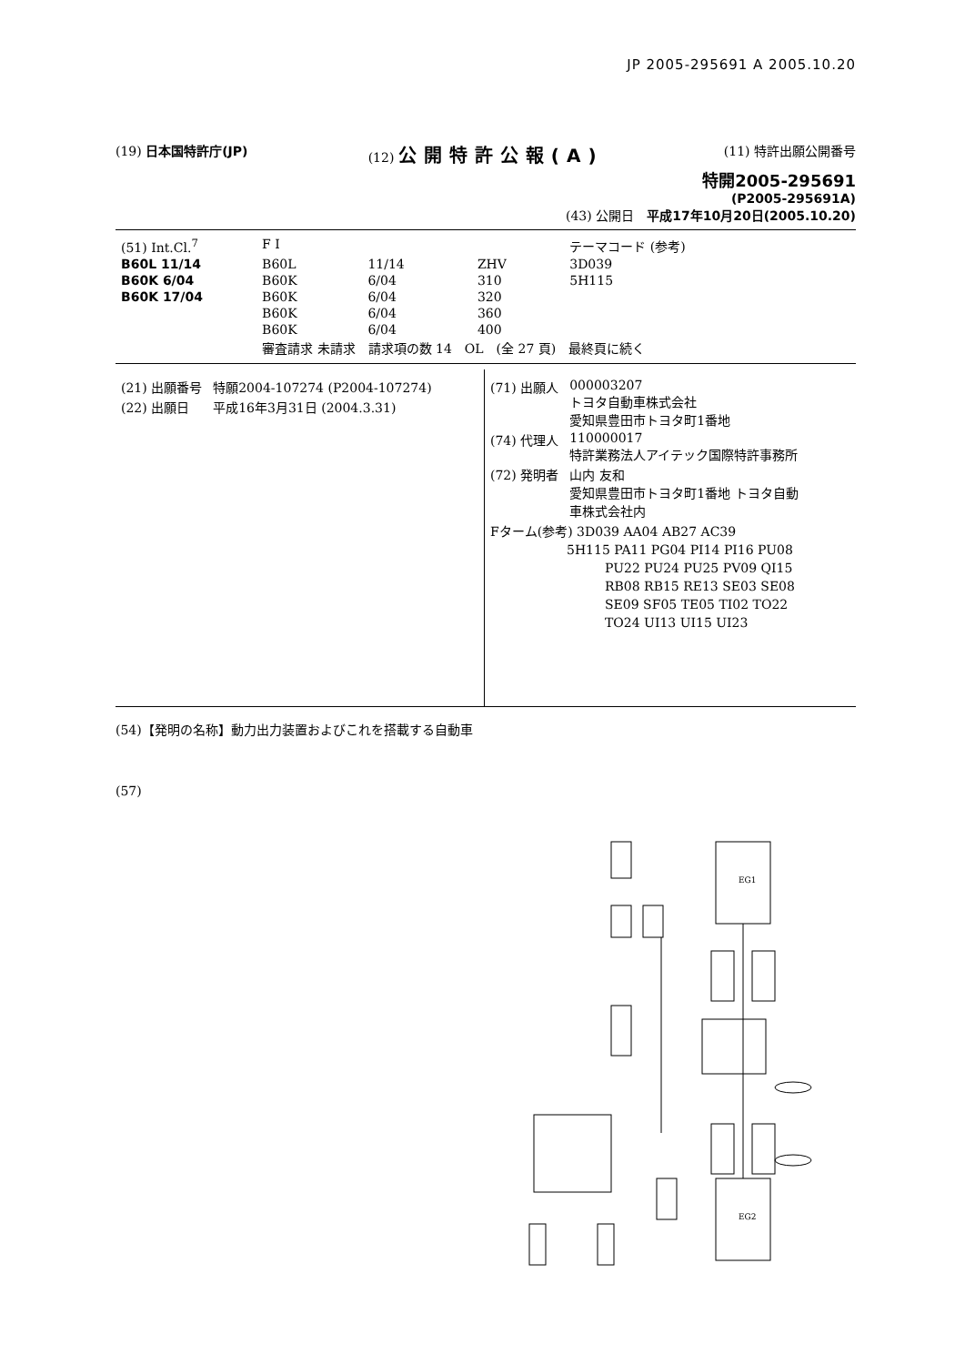JP 2005-295691 A 2005.10.20
(19) 日本国特許庁(JP) (12) 公開特許公報(A)
(11) 特許出願公開番号
特開2005-295691
(P2005-295691A)
(43) 公開日　平成17年10月20日(2005.10.20)
| (51) Int.Cl.<sup>7</sup> | F I | | | テーマコード (参考) |
| B60L 11/14 | B60L | 11/14 | ZHV | 3D039 |
| B60K 6/04 | B60K | 6/04 | 310 | 5H115 |
| B60K 17/04 | B60K | 6/04 | 320 | |
| | B60K | 6/04 | 360 | |
| | B60K | 6/04 | 400 | |
| | 審査請求 未請求 請求項の数 14 OL (全 27 頁) 最終頁に続く | | | |
| (21) 出願番号 | 特願2004-107274 (P2004-107274) |
| (22) 出願日 | 平成16年3月31日 (2004.3.31) |
| (71) 出願人 | 000003207 トヨタ自動車株式会社 愛知県豊田市トヨタ町1番地 |
| (74) 代理人 | 110000017 特許業務法人アイテック国際特許事務所 |
| (72) 発明者 | 山内 友和 愛知県豊田市トヨタ町1番地 トヨタ自動 車株式会社内 |
| Fターム(参考) 3D039 AA04 AB27 AC39 5H115 PA11 PG04 PI14 PI16 PU08 PU22 PU24 PU25 PV09 QI15 RB08 RB15 RE13 SE03 SE08 SE09 SF05 TE05 TI02 TO22 TO24 UI13 UI15 UI23 | |
(54)【発明の名称】動力出力装置およびこれを搭載する自動車
(57)
EG1
EG2